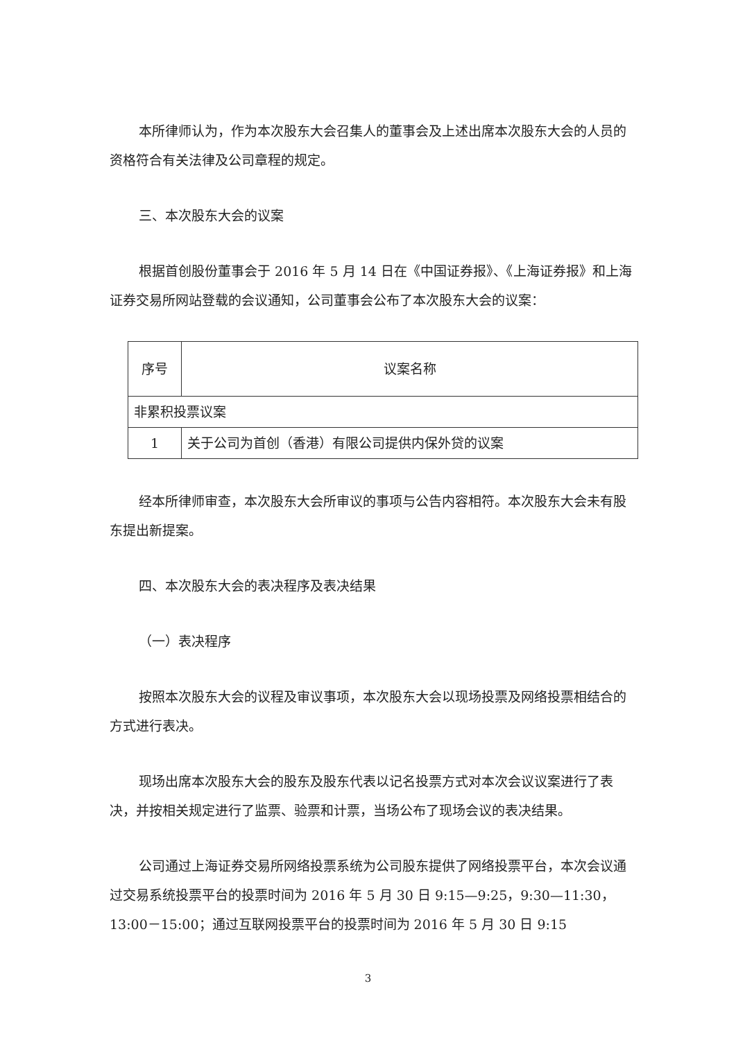本所律师认为，作为本次股东大会召集人的董事会及上述出席本次股东大会的人员的资格符合有关法律及公司章程的规定。
三、本次股东大会的议案
根据首创股份董事会于 2016 年 5 月 14 日在《中国证券报》、《上海证券报》和上海证券交易所网站登载的会议通知，公司董事会公布了本次股东大会的议案：
| 序号 | 议案名称 |
| 非累积投票议案 | |
| 1 | 关于公司为首创（香港）有限公司提供内保外贷的议案 |
经本所律师审查，本次股东大会所审议的事项与公告内容相符。本次股东大会未有股东提出新提案。
四、本次股东大会的表决程序及表决结果
（一）表决程序
按照本次股东大会的议程及审议事项，本次股东大会以现场投票及网络投票相结合的方式进行表决。
现场出席本次股东大会的股东及股东代表以记名投票方式对本次会议议案进行了表决，并按相关规定进行了监票、验票和计票，当场公布了现场会议的表决结果。
公司通过上海证券交易所网络投票系统为公司股东提供了网络投票平台，本次会议通过交易系统投票平台的投票时间为 2016 年 5 月 30 日 9:15—9:25，9:30—11:30，13:00－15:00；通过互联网投票平台的投票时间为 2016 年 5 月 30 日 9:15
3